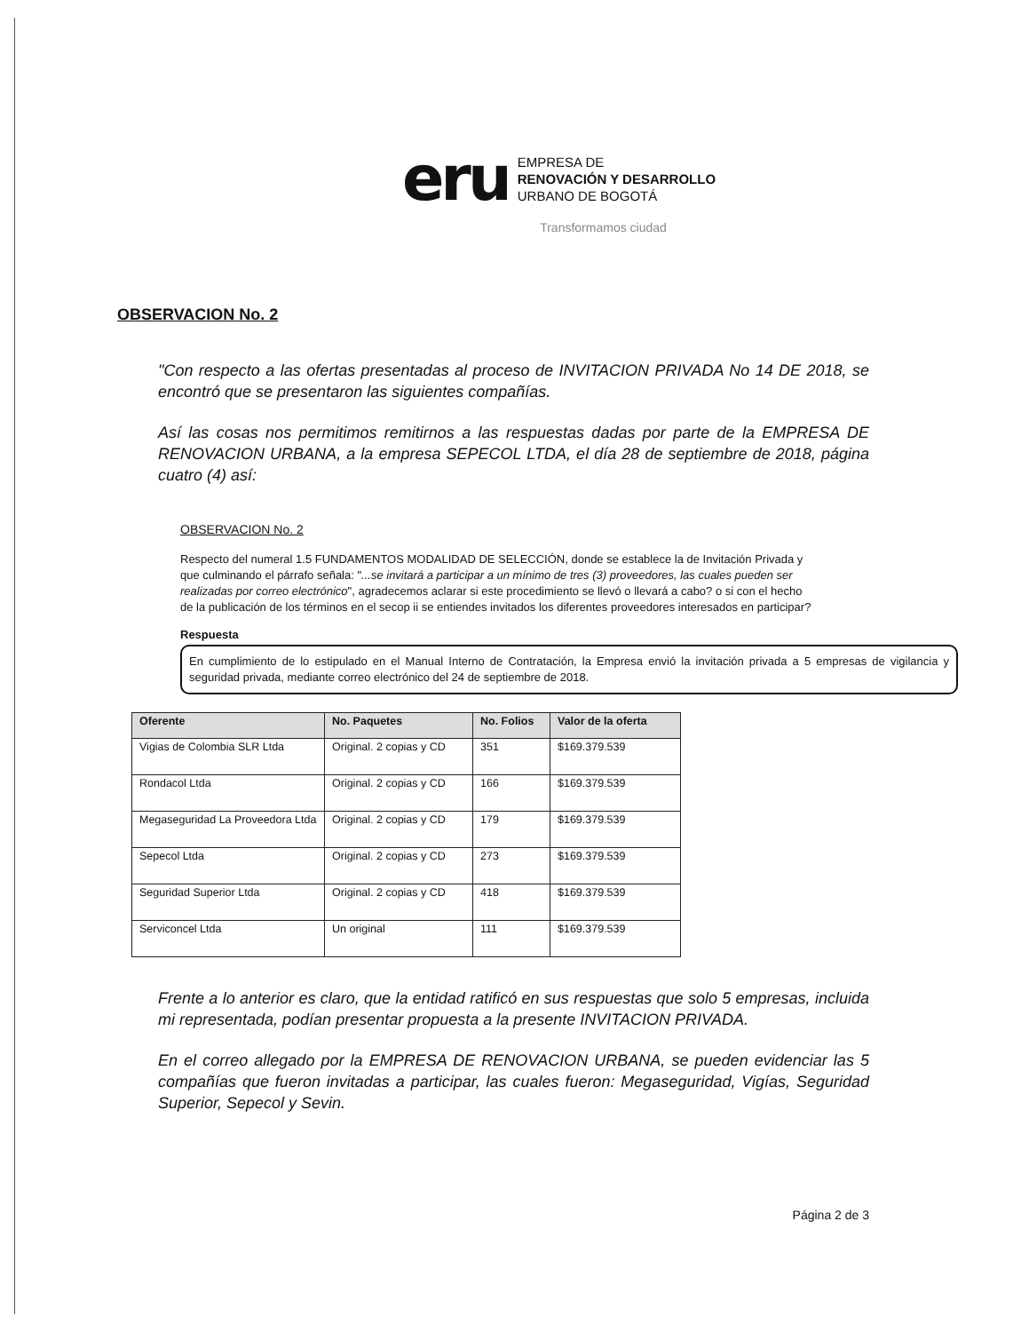eru
EMPRESA DE
RENOVACIÓN Y DESARROLLO
URBANO DE BOGOTÁ
Transformamos ciudad
OBSERVACION No. 2
"Con respecto a las ofertas presentadas al proceso de INVITACION PRIVADA No 14 DE 2018, se encontró que se presentaron las siguientes compañías.
Así las cosas nos permitimos remitirnos a las respuestas dadas por parte de la EMPRESA DE RENOVACION URBANA, a la empresa SEPECOL LTDA, el día 28 de septiembre de 2018, página cuatro (4) así:
OBSERVACION No. 2
Respecto del numeral 1.5 FUNDAMENTOS MODALIDAD DE SELECCIÓN, donde se establece la de Invitación Privada y que culminando el párrafo señala: "...se invitará a participar a un mínimo de tres (3) proveedores, las cuales pueden ser realizadas por correo electrónico", agradecemos aclarar si este procedimiento se llevó o llevará a cabo? o si con el hecho de la publicación de los términos en el secop ii se entiendes invitados los diferentes proveedores interesados en participar?
Respuesta
En cumplimiento de lo estipulado en el Manual Interno de Contratación, la Empresa envió la invitación privada a 5 empresas de vigilancia y seguridad privada, mediante correo electrónico del 24 de septiembre de 2018.
| Oferente | No. Paquetes | No. Folios | Valor de la oferta |
| --- | --- | --- | --- |
| Vigias de Colombia SLR Ltda | Original. 2 copias y CD | 351 | $169.379.539 |
| Rondacol Ltda | Original. 2 copias y CD | 166 | $169.379.539 |
| Megaseguridad La Proveedora Ltda | Original. 2 copias y CD | 179 | $169.379.539 |
| Sepecol Ltda | Original. 2 copias y CD | 273 | $169.379.539 |
| Seguridad Superior Ltda | Original. 2 copias y CD | 418 | $169.379.539 |
| Serviconcel Ltda | Un original | 111 | $169.379.539 |
Frente a lo anterior es claro, que la entidad ratificó en sus respuestas que solo 5 empresas, incluida mi representada, podían presentar propuesta a la presente INVITACION PRIVADA.
En el correo allegado por la EMPRESA DE RENOVACION URBANA, se pueden evidenciar las 5 compañías que fueron invitadas a participar, las cuales fueron: Megaseguridad, Vigías, Seguridad Superior, Sepecol y Sevin.
Página 2 de 3